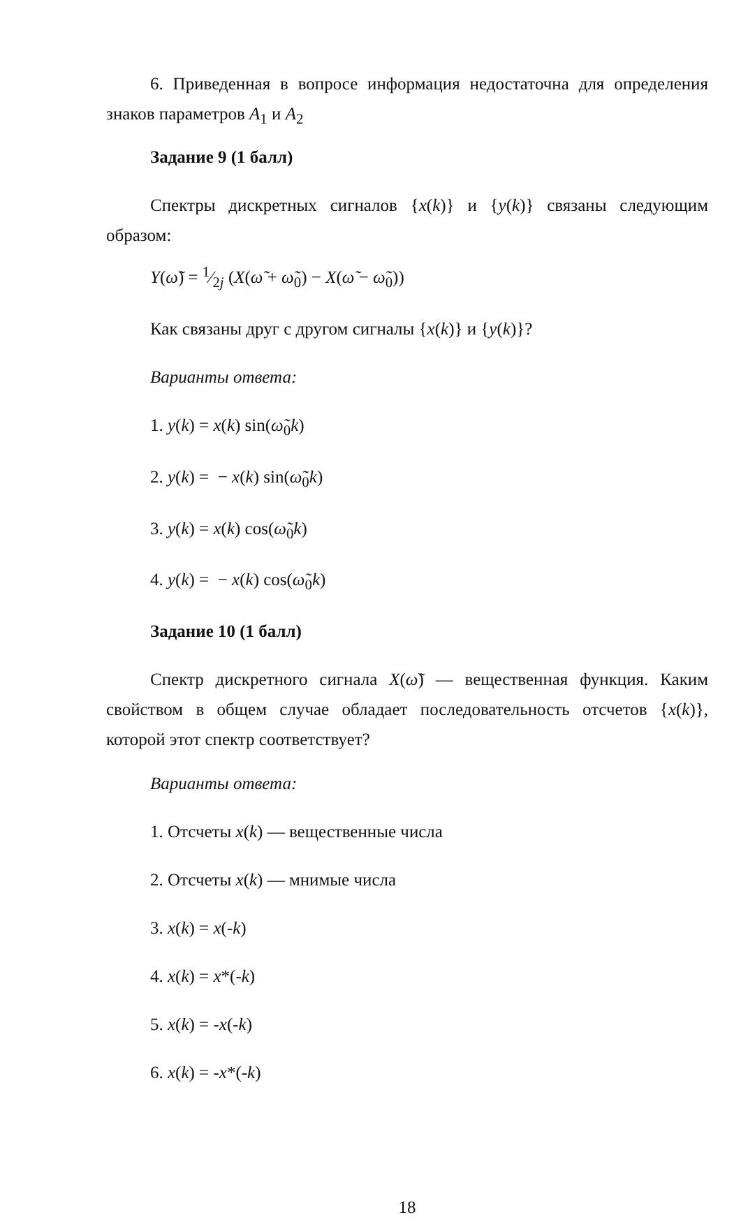6. Приведенная в вопросе информация недостаточна для определения знаков параметров A<sub>1</sub> и A<sub>2</sub>
Задание 9 (1 балл)
Спектры дискретных сигналов {x(k)} и {y(k)} связаны следующим образом:
Y(ω̃) = 1⁄2j (X(ω̃ + ω̃<sub>0</sub>) − X(ω̃ − ω̃<sub>0</sub>))
Как связаны друг с другом сигналы {x(k)} и {y(k)}?
Варианты ответа:
1. y(k) = x(k) sin(ω̃<sub>0</sub>k)
2. y(k) = − x(k) sin(ω̃<sub>0</sub>k)
3. y(k) = x(k) cos(ω̃<sub>0</sub>k)
4. y(k) = − x(k) cos(ω̃<sub>0</sub>k)
Задание 10 (1 балл)
Спектр дискретного сигнала X(ω̃) — вещественная функция. Каким свойством в общем случае обладает последовательность отсчетов {x(k)}, которой этот спектр соответствует?
Варианты ответа:
1. Отсчеты x(k) — вещественные числа
2. Отсчеты x(k) — мнимые числа
3. x(k) = x(-k)
4. x(k) = x*(-k)
5. x(k) = -x(-k)
6. x(k) = -x*(-k)
18